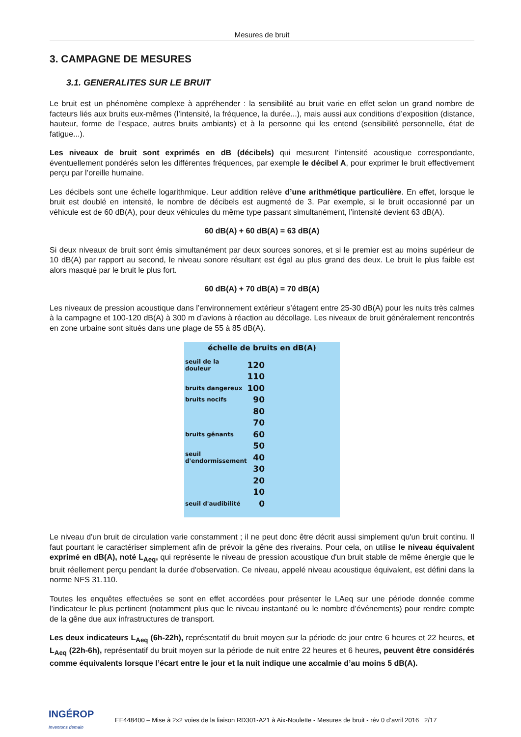Mesures de bruit
3. CAMPAGNE DE MESURES
3.1. GENERALITES SUR LE BRUIT
Le bruit est un phénomène complexe à appréhender : la sensibilité au bruit varie en effet selon un grand nombre de facteurs liés aux bruits eux-mêmes (l’intensité, la fréquence, la durée...), mais aussi aux conditions d’exposition (distance, hauteur, forme de l’espace, autres bruits ambiants) et à la personne qui les entend (sensibilité personnelle, état de fatigue...).
Les niveaux de bruit sont exprimés en dB (décibels) qui mesurent l’intensité acoustique correspondante, éventuellement pondérés selon les différentes fréquences, par exemple le décibel A, pour exprimer le bruit effectivement perçu par l’oreille humaine.
Les décibels sont une échelle logarithmique. Leur addition relève d’une arithmétique particulière. En effet, lorsque le bruit est doublé en intensité, le nombre de décibels est augmenté de 3. Par exemple, si le bruit occasionné par un véhicule est de 60 dB(A), pour deux véhicules du même type passant simultanément, l’intensité devient 63 dB(A).
60 dB(A) + 60 dB(A) = 63 dB(A)
Si deux niveaux de bruit sont émis simultanément par deux sources sonores, et si le premier est au moins supérieur de 10 dB(A) par rapport au second, le niveau sonore résultant est égal au plus grand des deux. Le bruit le plus faible est alors masqué par le bruit le plus fort.
60 dB(A) + 70 dB(A) = 70 dB(A)
Les niveaux de pression acoustique dans l’environnement extérieur s’étagent entre 25-30 dB(A) pour les nuits très calmes à la campagne et 100-120 dB(A) à 300 m d’avions à réaction au décollage. Les niveaux de bruit généralement rencontrés en zone urbaine sont situés dans une plage de 55 à 85 dB(A).
échelle de bruits en dB(A)
seuil de la douleur 120
110
bruits dangereux 100
bruits nocifs 90
80
70
bruits gênants 60
50
seuil d'endormissement 40
30
20
10
seuil d'audibilité 0
Le niveau d'un bruit de circulation varie constamment ; il ne peut donc être décrit aussi simplement qu'un bruit continu. Il faut pourtant le caractériser simplement afin de prévoir la gêne des riverains. Pour cela, on utilise le niveau équivalent exprimé en dB(A), noté L<sub>Aeq</sub>, qui représente le niveau de pression acoustique d'un bruit stable de même énergie que le bruit réellement perçu pendant la durée d'observation. Ce niveau, appelé niveau acoustique équivalent, est défini dans la norme NFS 31.110.
Toutes les enquêtes effectuées se sont en effet accordées pour présenter le LAeq sur une période donnée comme l’indicateur le plus pertinent (notamment plus que le niveau instantané ou le nombre d’événements) pour rendre compte de la gêne due aux infrastructures de transport.
Les deux indicateurs L<sub>Aeq</sub> (6h-22h), représentatif du bruit moyen sur la période de jour entre 6 heures et 22 heures, et L<sub>Aeq</sub> (22h-6h), représentatif du bruit moyen sur la période de nuit entre 22 heures et 6 heures, peuvent être considérés comme équivalents lorsque l’écart entre le jour et la nuit indique une accalmie d’au moins 5 dB(A).
INGÉROP
Inventons demain EE448400 – Mise à 2x2 voies de la liaison RD301-A21 à Aix-Noulette - Mesures de bruit - rév 0 d’avril 2016 2/17